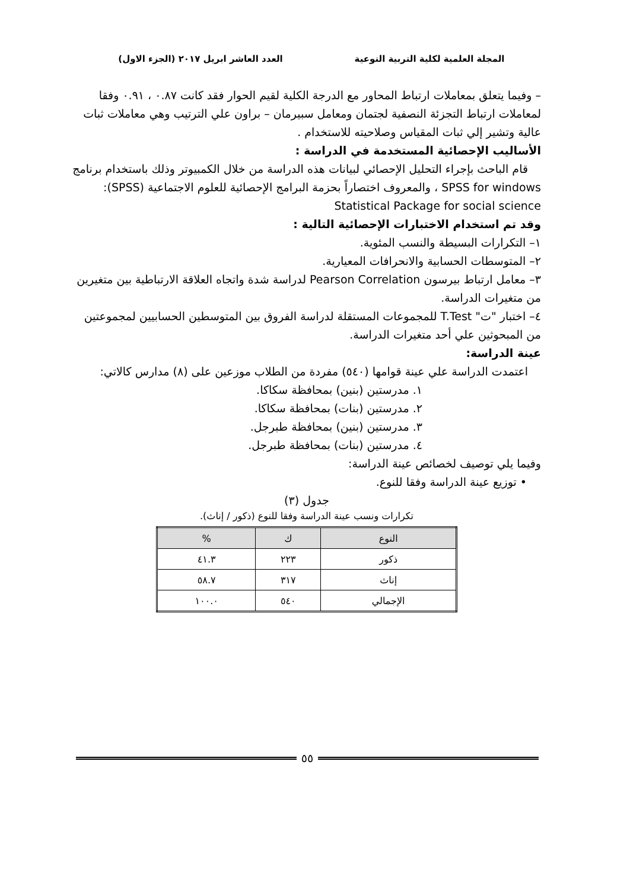المجلة العلمية لكلية التربية النوعية
العدد العاشر ابريل ٢٠١٧ (الجزء الاول)
– وفيما يتعلق بمعاملات ارتباط المحاور مع الدرجة الكلية لقيم الحوار فقد كانت ٠.٨٧ ، ٠.٩١ وفقا لمعاملات ارتباط التجزئة النصفية لجتمان ومعامل سبيرمان – براون علي الترتيب وهي معاملات ثبات عالية وتشير إلي ثبات المقياس وصلاحيته للاستخدام .
الأساليب الإحصائية المستخدمة في الدراسة :
قام الباحث بإجراء التحليل الإحصائي لبيانات هذه الدراسة من خلال الكمبيوتر وذلك باستخدام برنامج SPSS for windows ، والمعروف اختصاراً بحزمة البرامج الإحصائية للعلوم الاجتماعية (SPSS): Statistical Package for social science
وقد تم استخدام الاختبارات الإحصائية التالية :
١– التكرارات البسيطة والنسب المئوية.
٢– المتوسطات الحسابية والانحرافات المعيارية.
٣– معامل ارتباط بيرسون Pearson Correlation لدراسة شدة واتجاه العلاقة الارتباطية بين متغيرين من متغيرات الدراسة.
٤– اختبار "ت" T.Test للمجموعات المستقلة لدراسة الفروق بين المتوسطين الحسابيين لمجموعتين من المبحوثين علي أحد متغيرات الدراسة.
عينة الدراسة:
اعتمدت الدراسة علي عينة قوامها (٥٤٠) مفردة من الطلاب موزعين على (٨) مدارس كالاتي:
١. مدرستين (بنين) بمحافظة سكاكا.
٢. مدرستين (بنات) بمحافظة سكاكا.
٣. مدرستين (بنين) بمحافظة طبرجل.
٤. مدرستين (بنات) بمحافظة طبرجل.
وفيما يلي توصيف لخصائص عينة الدراسة:
• توزيع عينة الدراسة وفقا للنوع.
جدول (٣)
تكرارات ونسب عينة الدراسة وفقا للنوع (ذكور / إناث).
| النوع | ك | % |
| --- | --- | --- |
| ذكور | ٢٢٣ | ٤١.٣ |
| إناث | ٣١٧ | ٥٨.٧ |
| الإجمالي | ٥٤٠ | ١٠٠.٠ |
٥٥